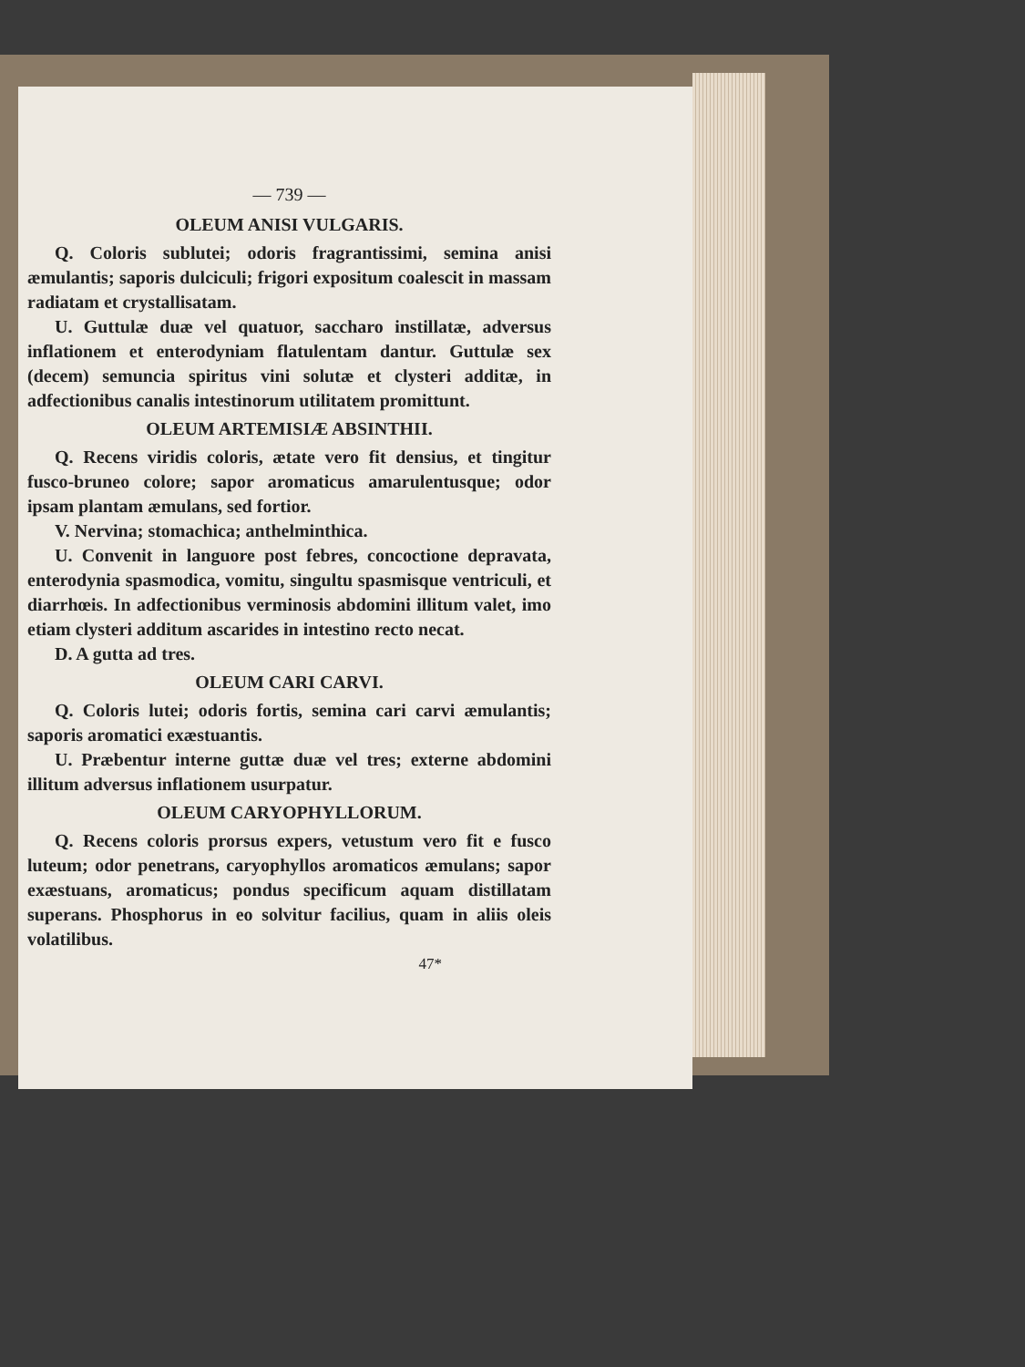— 739 —
OLEUM ANISI VULGARIS.
Q. Coloris sublutei; odoris fragrantissimi, semina anisi æmulantis; saporis dulciculi; frigori expositum coalescit in massam radiatam et crystallisatam.
U. Guttulæ duæ vel quatuor, saccharo instillatæ, adversus inflationem et enterodyniam flatulentam dantur. Guttulæ sex (decem) semuncia spiritus vini solutæ et clysteri additæ, in adfectionibus canalis intestinorum utilitatem promittunt.
OLEUM ARTEMISIÆ ABSINTHII.
Q. Recens viridis coloris, ætate vero fit densius, et tingitur fusco-bruneo colore; sapor aromaticus amarulentusque; odor ipsam plantam æmulans, sed fortior.
V. Nervina; stomachica; anthelminthica.
U. Convenit in languore post febres, concoctione depravata, enterodynia spasmodica, vomitu, singultu spasmisque ventriculi, et diarrhœis. In adfectionibus verminosis abdomini illitum valet, imo etiam clysteri additum ascarides in intestino recto necat.
D. A gutta ad tres.
OLEUM CARI CARVI.
Q. Coloris lutei; odoris fortis, semina cari carvi æmulantis; saporis aromatici exæstuantis.
U. Præbentur interne guttæ duæ vel tres; externe abdomini illitum adversus inflationem usurpatur.
OLEUM CARYOPHYLLORUM.
Q. Recens coloris prorsus expers, vetustum vero fit e fusco luteum; odor penetrans, caryophyllos aromaticos æmulans; sapor exæstuans, aromaticus; pondus specificum aquam distillatam superans. Phosphorus in eo solvitur facilius, quam in aliis oleis volatilibus.
47*